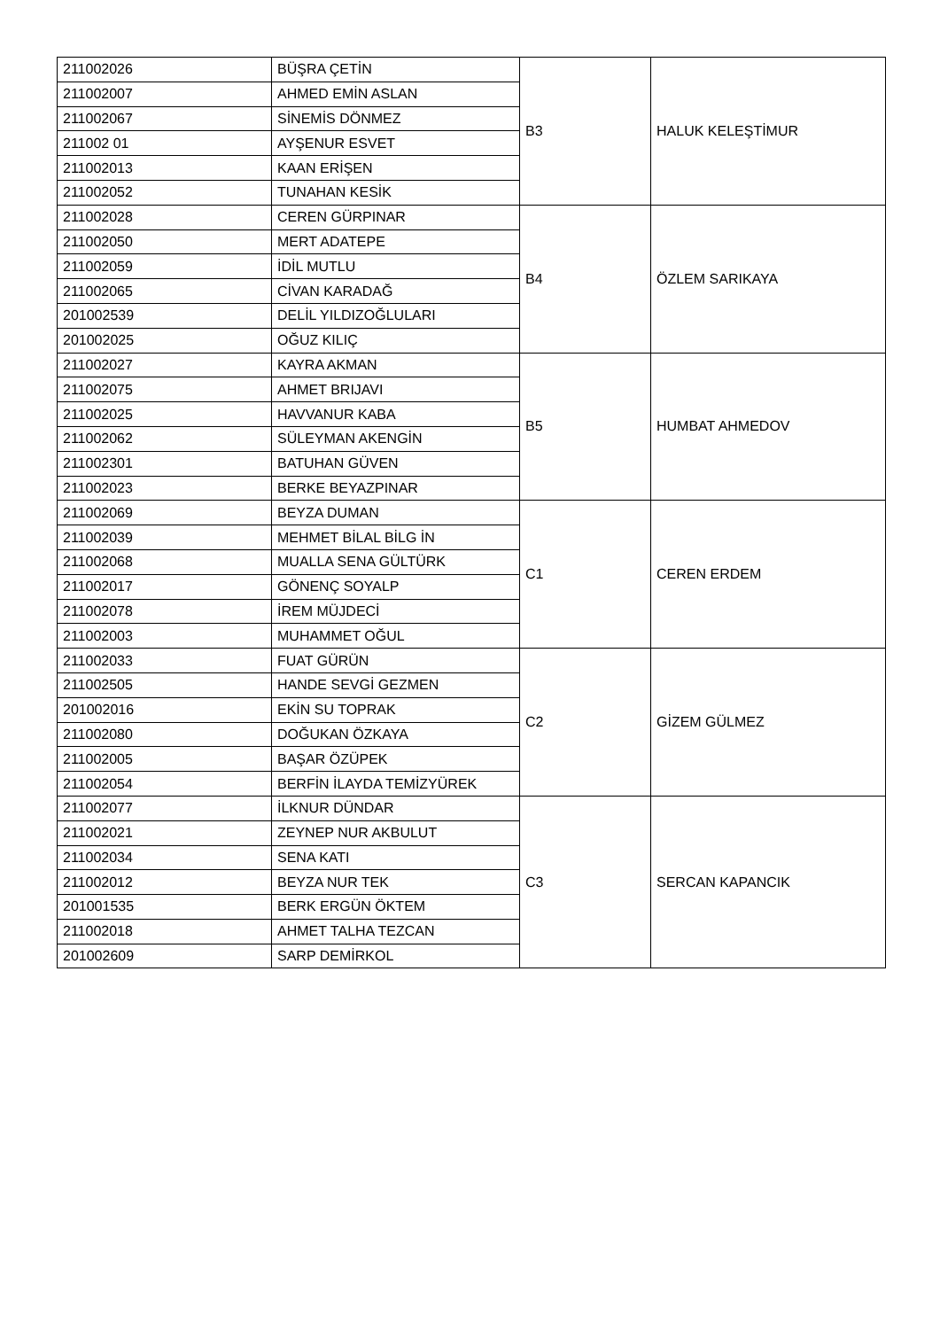| 211002026 | BÜŞRA ÇETİN | B3 | HALUK KELEŞTİMUR |
| 211002007 | AHMED EMİN ASLAN | | |
| 211002067 | SİNEMİS DÖNMEZ | | |
| 211002 01 | AYŞENUR ESVET | | |
| 211002013 | KAAN ERİŞEN | | |
| 211002052 | TUNAHAN KESİK | | |
| 211002028 | CEREN GÜRPINAR | B4 | ÖZLEM SARIKAYA |
| 211002050 | MERT ADATEPE | | |
| 211002059 | İDİL MUTLU | | |
| 211002065 | CİVAN KARADAĞ | | |
| 201002539 | DELİL YILDIZOĞLULARI | | |
| 201002025 | OĞUZ KILIÇ | | |
| 211002027 | KAYRA AKMAN | B5 | HUMBAT AHMEDOV |
| 211002075 | AHMET BRIJAVI | | |
| 211002025 | HAVVANUR KABA | | |
| 211002062 | SÜLEYMAN AKENGİN | | |
| 211002301 | BATUHAN GÜVEN | | |
| 211002023 | BERKE BEYAZPINAR | | |
| 211002069 | BEYZA DUMAN | C1 | CEREN ERDEM |
| 211002039 | MEHMET BİLAL BİLG İN | | |
| 211002068 | MUALLA SENA GÜLTÜRK | | |
| 211002017 | GÖNENÇ SOYALP | | |
| 211002078 | İREM MÜJDECİ | | |
| 211002003 | MUHAMMET OĞUL | | |
| 211002033 | FUAT GÜRÜN | C2 | GİZEM GÜLMEZ |
| 211002505 | HANDE SEVGİ GEZMEN | | |
| 201002016 | EKİN SU TOPRAK | | |
| 211002080 | DOĞUKAN ÖZKAYA | | |
| 211002005 | BAŞAR ÖZÜPEK | | |
| 211002054 | BERFİN İLAYDA TEMİZYÜREK | | |
| 211002077 | İLKNUR DÜNDAR | C3 | SERCAN KAPANCIK |
| 211002021 | ZEYNEP NUR AKBULUT | | |
| 211002034 | SENA KATI | | |
| 211002012 | BEYZA NUR TEK | | |
| 201001535 | BERK ERGÜN ÖKTEM | | |
| 211002018 | AHMET TALHA TEZCAN | | |
| 201002609 | SARP DEMİRKOL | | |